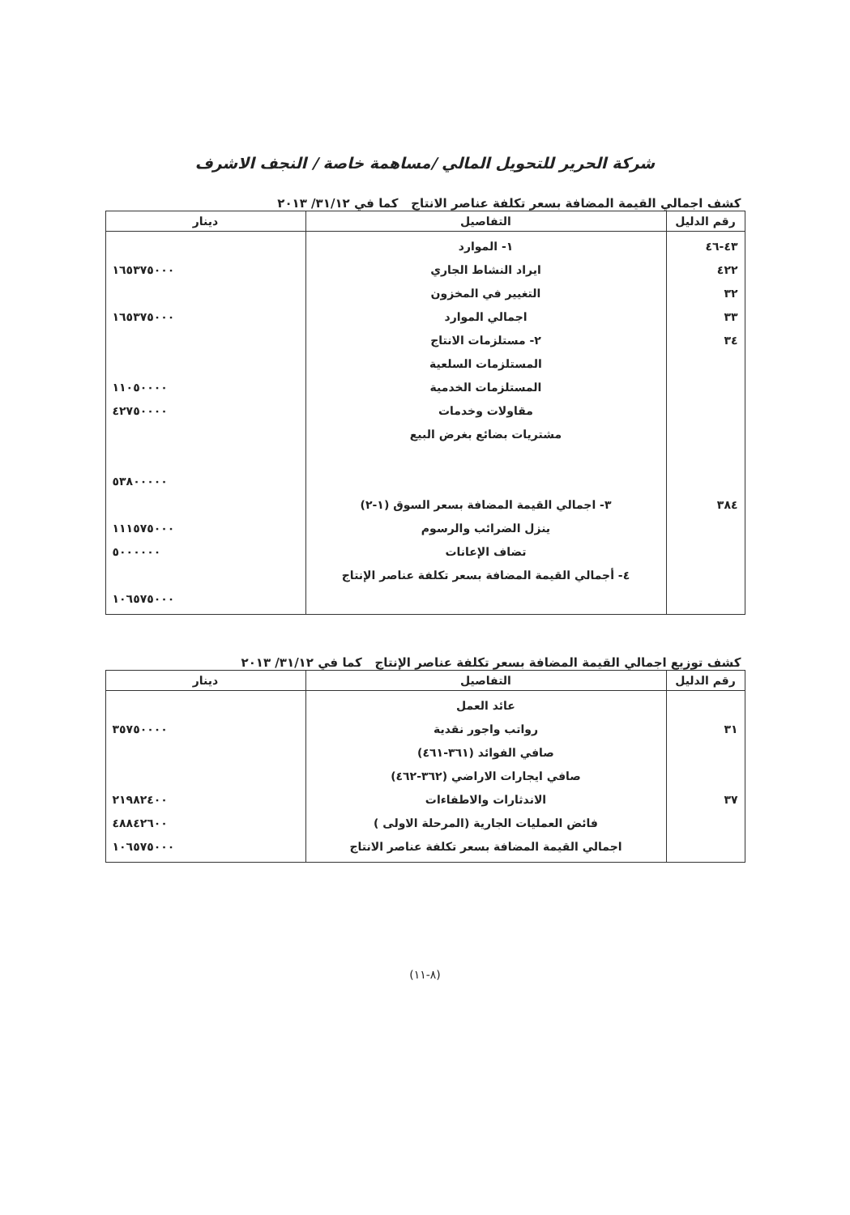شركة الحرير للتحويل المالي /مساهمة خاصة / النجف الاشرف
كشف اجمالي القيمة المضافة بسعر تكلفة عناصر الانتاج كما في ٣١/١٢/ ٢٠١٣
| رقم الدليل | التفاصيل | دينار |
| --- | --- | --- |
| ٤٣-٤٦ ٤٢٢ ٣٢ ٣٣ ٣٤ ٣٨٤ | ١- الموارد ايراد النشاط الجاري التغيير في المخزون اجمالي الموارد ٢- مستلزمات الانتاج المستلزمات السلعية المستلزمات الخدمية مقاولات وخدمات مشتريات بضائع بغرض البيع ٣- اجمالي القيمة المضافة بسعر السوق (١-٢) ينزل الضرائب والرسوم تضاف الإعانات ٤- أجمالي القيمة المضافة بسعر تكلفة عناصر الإنتاج | ١٦٥٣٧٥٠٠٠ ١٦٥٣٧٥٠٠٠ ١١٠٥٠٠٠٠ ٤٢٧٥٠٠٠٠ ٥٣٨٠٠٠٠٠ ١١١٥٧٥٠٠٠ ٥٠٠٠٠٠٠ ١٠٦٥٧٥٠٠٠ |
كشف توزيع اجمالي القيمة المضافة بسعر تكلفة عناصر الإنتاج كما في ٣١/١٢/ ٢٠١٣
| رقم الدليل | التفاصيل | دينار |
| --- | --- | --- |
| ٣١ ٣٧ | عائد العمل رواتب واجور نقدية صافي الفوائد (٣٦١-٤٦١) صافي ايجارات الاراضي (٣٦٢-٤٦٢) الاندثارات والاطفاءات فائض العمليات الجارية (المرحلة الاولى ) اجمالي القيمة المضافة بسعر تكلفة عناصر الانتاج | ٣٥٧٥٠٠٠٠ ٢١٩٨٢٤٠٠ ٤٨٨٤٢٦٠٠ ١٠٦٥٧٥٠٠٠ |
(٨-١١)